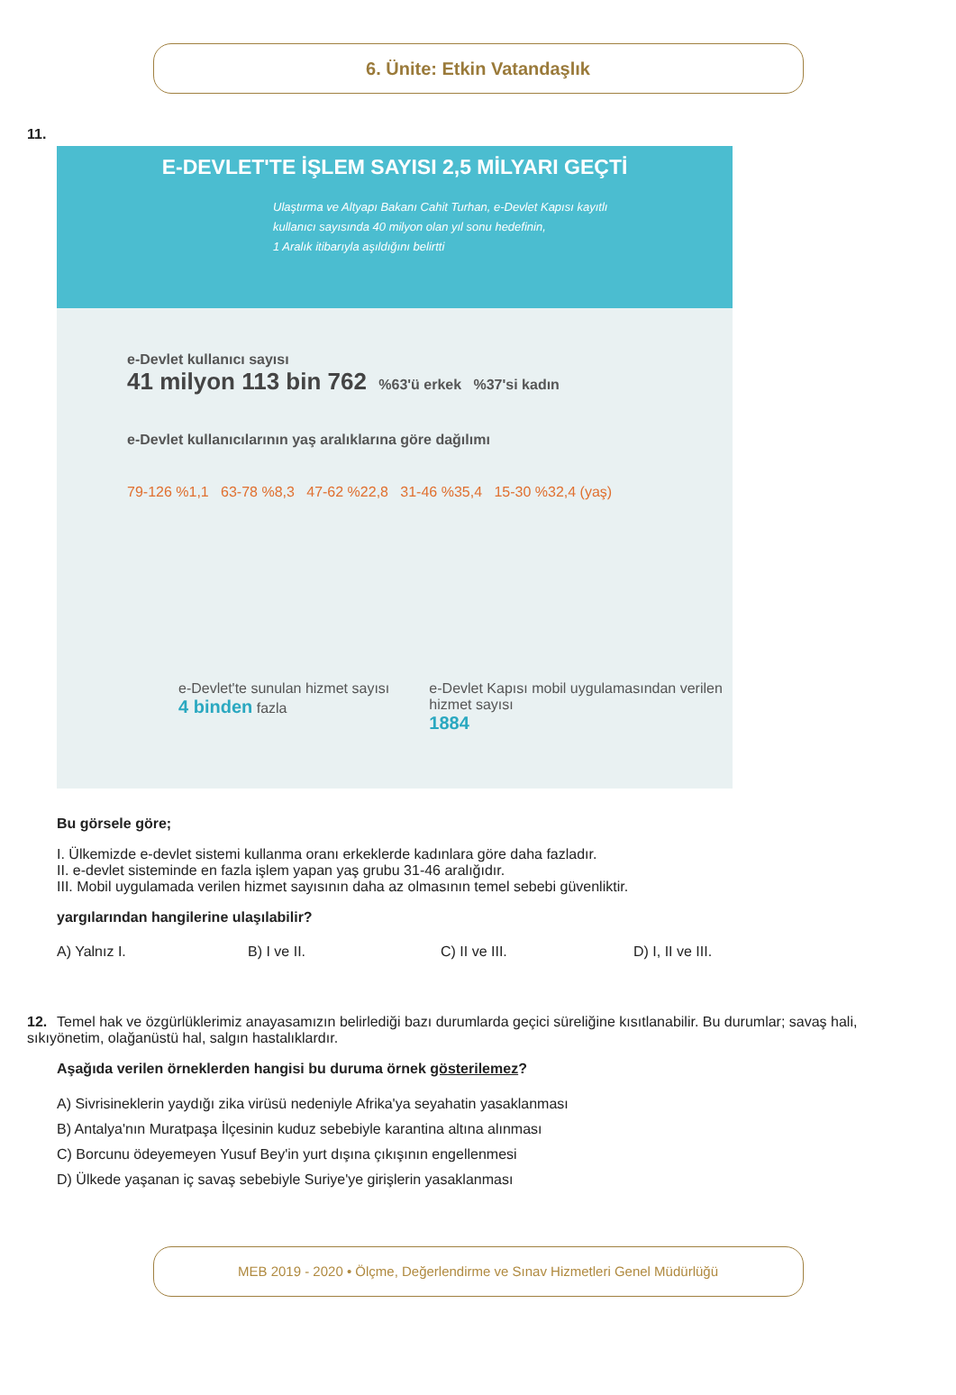6. Ünite: Etkin Vatandaşlık
11.
E-DEVLET'TE İŞLEM SAYISI 2,5 MİLYARI GEÇTİ
Ulaştırma ve Altyapı Bakanı Cahit Turhan, e-Devlet Kapısı kayıtlı
kullanıcı sayısında 40 milyon olan yıl sonu hedefinin,
1 Aralık itibarıyla aşıldığını belirtti
e-Devlet kullanıcı sayısı
41 milyon 113 bin 762 %63'ü erkek %37'si kadın
e-Devlet kullanıcılarının yaş aralıklarına göre dağılımı
79-126 %1,1 63-78 %8,3 47-62 %22,8 31-46 %35,4 15-30 %32,4 (yaş)
e-Devlet'te sunulan hizmet sayısı
4 binden fazla
e-Devlet Kapısı mobil uygulamasından verilen hizmet sayısı
1884
Bu görsele göre;
I. Ülkemizde e-devlet sistemi kullanma oranı erkeklerde kadınlara göre daha fazladır.
II. e-devlet sisteminde en fazla işlem yapan yaş grubu 31-46 aralığıdır.
III. Mobil uygulamada verilen hizmet sayısının daha az olmasının temel sebebi güvenliktir.
yargılarından hangilerine ulaşılabilir?
A) Yalnız I. B) I ve II. C) II ve III. D) I, II ve III.
12. Temel hak ve özgürlüklerimiz anayasamızın belirlediği bazı durumlarda geçici süreliğine kısıtlanabilir. Bu durumlar; savaş hali, sıkıyönetim, olağanüstü hal, salgın hastalıklardır.
Aşağıda verilen örneklerden hangisi bu duruma örnek gösterilemez?
A) Sivrisineklerin yaydığı zika virüsü nedeniyle Afrika'ya seyahatin yasaklanması
B) Antalya'nın Muratpaşa İlçesinin kuduz sebebiyle karantina altına alınması
C) Borcunu ödeyemeyen Yusuf Bey'in yurt dışına çıkışının engellenmesi
D) Ülkede yaşanan iç savaş sebebiyle Suriye'ye girişlerin yasaklanması
MEB 2019 - 2020 • Ölçme, Değerlendirme ve Sınav Hizmetleri Genel Müdürlüğü